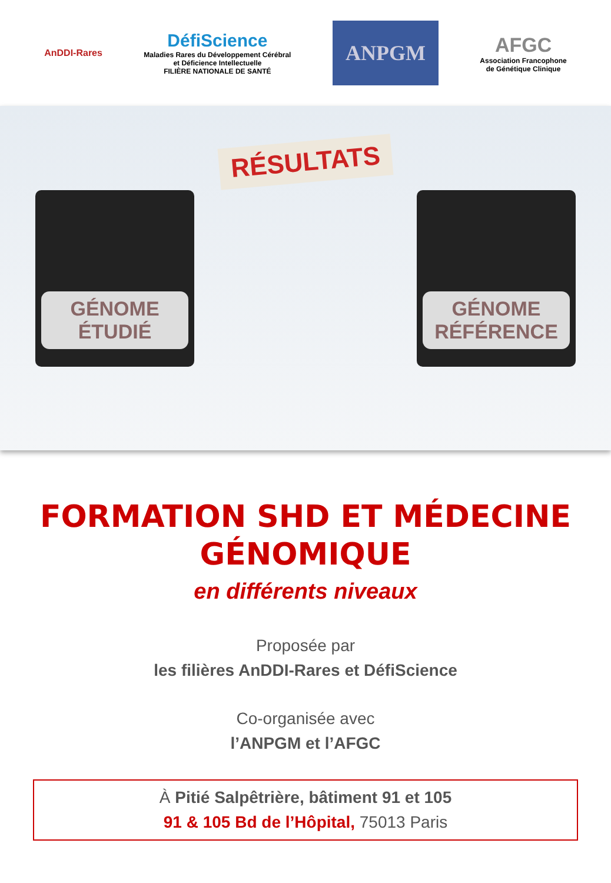AnDDI-Rares
DéfiScience
Maladies Rares du Développement Cérébral
et Déficience Intellectuelle
FILIÈRE NATIONALE DE SANTÉ
ANPGM
AFGC
Association Francophone
de Génétique Clinique
GÉNOME
ÉTUDIÉ
RÉSULTATS
GÉNOME
RÉFÉRENCE
FORMATION SHD ET MÉDECINE
GÉNOMIQUE
en différents niveaux
Proposée par
les filières AnDDI-Rares et DéfiScience
Co-organisée avec
l’ANPGM et l’AFGC
À Pitié Salpêtrière, bâtiment 91 et 105
91 & 105 Bd de l’Hôpital, 75013 Paris